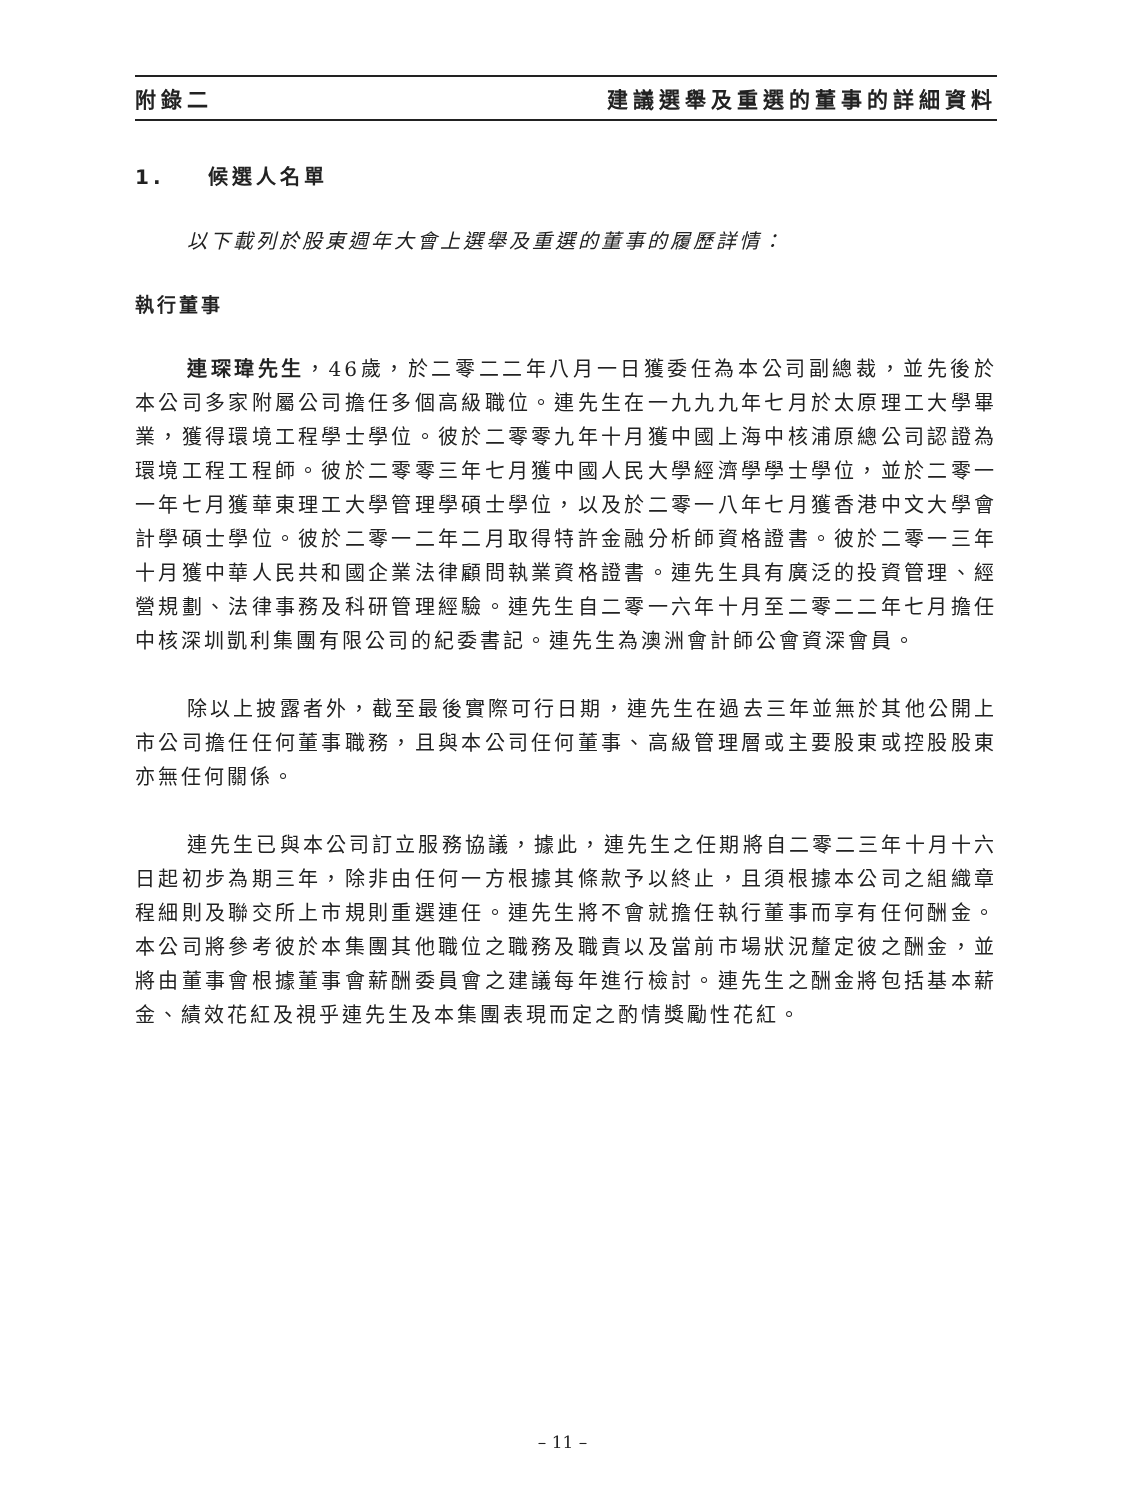附錄二 建議選舉及重選的董事的詳細資料
1. 候選人名單
以下載列於股東週年大會上選舉及重選的董事的履歷詳情：
執行董事
連琛瑋先生，46歲，於二零二二年八月一日獲委任為本公司副總裁，並先後於本公司多家附屬公司擔任多個高級職位。連先生在一九九九年七月於太原理工大學畢業，獲得環境工程學士學位。彼於二零零九年十月獲中國上海中核浦原總公司認證為環境工程工程師。彼於二零零三年七月獲中國人民大學經濟學學士學位，並於二零一一年七月獲華東理工大學管理學碩士學位，以及於二零一八年七月獲香港中文大學會計學碩士學位。彼於二零一二年二月取得特許金融分析師資格證書。彼於二零一三年十月獲中華人民共和國企業法律顧問執業資格證書。連先生具有廣泛的投資管理、經營規劃、法律事務及科研管理經驗。連先生自二零一六年十月至二零二二年七月擔任中核深圳凱利集團有限公司的紀委書記。連先生為澳洲會計師公會資深會員。
除以上披露者外，截至最後實際可行日期，連先生在過去三年並無於其他公開上市公司擔任任何董事職務，且與本公司任何董事、高級管理層或主要股東或控股股東亦無任何關係。
連先生已與本公司訂立服務協議，據此，連先生之任期將自二零二三年十月十六日起初步為期三年，除非由任何一方根據其條款予以終止，且須根據本公司之組織章程細則及聯交所上市規則重選連任。連先生將不會就擔任執行董事而享有任何酬金。本公司將參考彼於本集團其他職位之職務及職責以及當前市場狀況釐定彼之酬金，並將由董事會根據董事會薪酬委員會之建議每年進行檢討。連先生之酬金將包括基本薪金、績效花紅及視乎連先生及本集團表現而定之酌情獎勵性花紅。
– 11 –